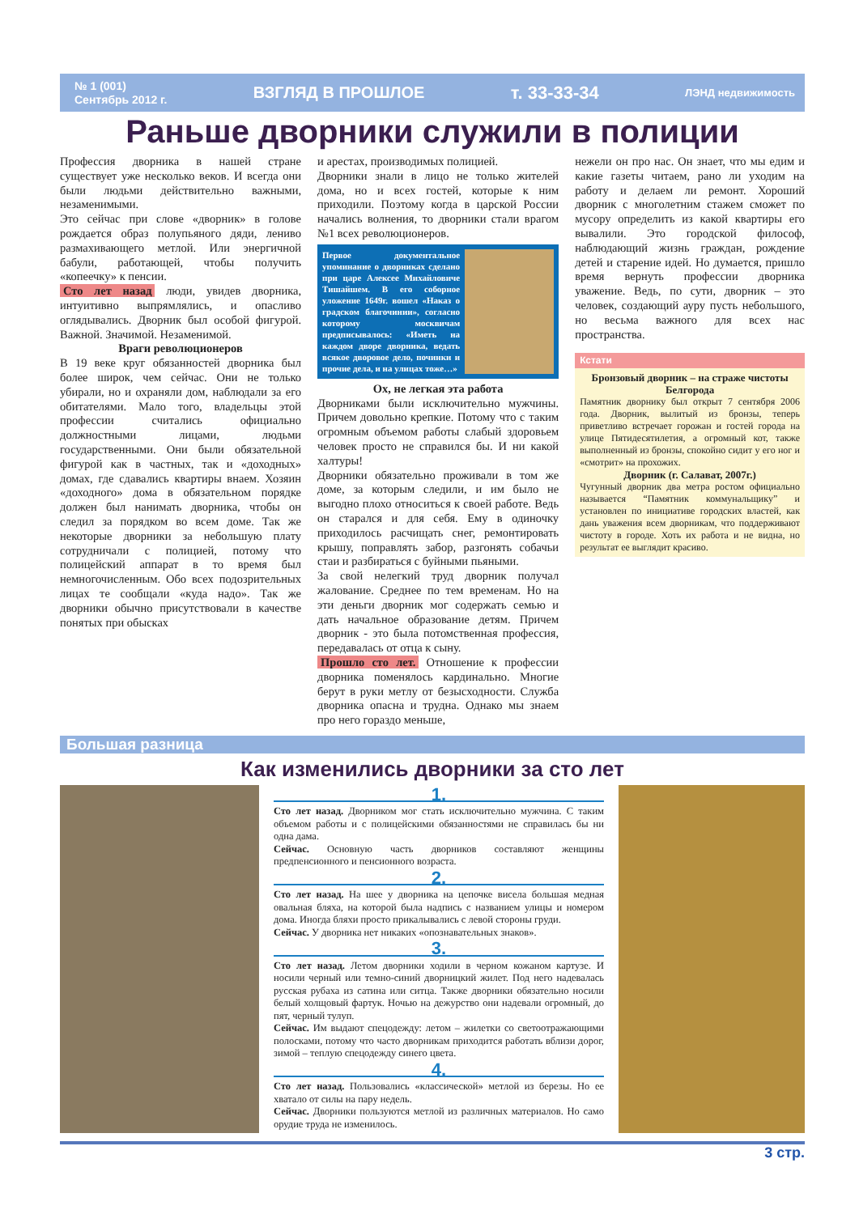№ 1 (001)
Сентябрь 2012 г. ВЗГЛЯД В ПРОШЛОЕ т. 33-33-34 ЛЭНД недвижимость
Раньше дворники служили в полиции
Профессия дворника в нашей стране существует уже несколько веков. И всегда они были людьми действительно важными, незаменимыми.
Это сейчас при слове «дворник» в голове рождается образ полупьяного дяди, лениво размахивающего метлой. Или энергичной бабули, работающей, чтобы получить «копеечку» к пенсии.
Сто лет назад люди, увидев дворника, интуитивно выпрямлялись, и опасливо оглядывались. Дворник был особой фигурой. Важной. Значимой. Незаменимой.
Враги революционеров
В 19 веке круг обязанностей дворника был более широк, чем сейчас. Они не только убирали, но и охраняли дом, наблюдали за его обитателями. Мало того, владельцы этой профессии считались официально должностными лицами, людьми государственными. Они были обязательной фигурой как в частных, так и «доходных» домах, где сдавались квартиры внаем. Хозяин «доходного» дома в обязательном порядке должен был нанимать дворника, чтобы он следил за порядком во всем доме. Так же некоторые дворники за небольшую плату сотрудничали с полицией, потому что полицейский аппарат в то время был немногочисленным. Обо всех подозрительных лицах те сообщали «куда надо». Так же дворники обычно присутствовали в качестве понятых при обысках
и арестах, производимых полицией.
Дворники знали в лицо не только жителей дома, но и всех гостей, которые к ним приходили. Поэтому когда в царской России начались волнения, то дворники стали врагом №1 всех революционеров.
Первое документальное упоминание о дворниках сделано при царе Алексее Михайловиче Тишайшем. В его соборное уложение 1649г. вошел «Наказ о градском благочинии», согласно которому москвичам предписывалось: «Иметь на каждом дворе дворника, ведать всякое дворовое дело, починки и прочие дела, и на улицах тоже…»
Ох, не легкая эта работа
Дворниками были исключительно мужчины. Причем довольно крепкие. Потому что с таким огромным объемом работы слабый здоровьем человек просто не справился бы. И ни какой халтуры!
Дворники обязательно проживали в том же доме, за которым следили, и им было не выгодно плохо относиться к своей работе. Ведь он старался и для себя. Ему в одиночку приходилось расчищать снег, ремонтировать крышу, поправлять забор, разгонять собачьи стаи и разбираться с буйными пьяными.
За свой нелегкий труд дворник получал жалование. Среднее по тем временам. Но на эти деньги дворник мог содержать семью и дать начальное образование детям. Причем дворник - это была потомственная профессия, передавалась от отца к сыну.
Прошло сто лет. Отношение к профессии дворника поменялось кардинально. Многие берут в руки метлу от безысходности. Служба дворника опасна и трудна. Однако мы знаем про него гораздо меньше,
нежели он про нас. Он знает, что мы едим и какие газеты читаем, рано ли уходим на работу и делаем ли ремонт. Хороший дворник с многолетним стажем сможет по мусору определить из какой квартиры его вывалили. Это городской философ, наблюдающий жизнь граждан, рождение детей и старение идей. Но думается, пришло время вернуть профессии дворника уважение. Ведь, по сути, дворник – это человек, создающий ауру пусть небольшого, но весьма важного для всех нас пространства.
Кстати
Бронзовый дворник – на страже чистоты Белгорода
Памятник дворнику был открыт 7 сентября 2006 года. Дворник, вылитый из бронзы, теперь приветливо встречает горожан и гостей города на улице Пятидесятилетия, а огромный кот, также выполненный из бронзы, спокойно сидит у его ног и «смотрит» на прохожих.
Дворник (г. Салават, 2007г.)
Чугунный дворник два метра ростом официально называется “Памятник коммунальщику” и установлен по инициативе городских властей, как дань уважения всем дворникам, что поддерживают чистоту в городе. Хоть их работа и не видна, но результат ее выглядит красиво.
Большая разница
Как изменились дворники за сто лет
1.
Сто лет назад. Дворником мог стать исключительно мужчина. С таким объемом работы и с полицейскими обязанностями не справилась бы ни одна дама.
Сейчас. Основную часть дворников составляют женщины предпенсионного и пенсионного возраста.
2.
Сто лет назад. На шее у дворника на цепочке висела большая медная овальная бляха, на которой была надпись с названием улицы и номером дома. Иногда бляхи просто прикалывались с левой стороны груди.
Сейчас. У дворника нет никаких «опознавательных знаков».
3.
Сто лет назад. Летом дворники ходили в черном кожаном картузе. И носили черный или темно-синий дворницкий жилет. Под него надевалась русская рубаха из сатина или ситца. Также дворники обязательно носили белый холщовый фартук. Ночью на дежурство они надевали огромный, до пят, черный тулуп.
Сейчас. Им выдают спецодежду: летом – жилетки со светоотражающими полосками, потому что часто дворникам приходится работать вблизи дорог, зимой – теплую спецодежду синего цвета.
4.
Сто лет назад. Пользовались «классической» метлой из березы. Но ее хватало от силы на пару недель.
Сейчас. Дворники пользуются метлой из различных материалов. Но само орудие труда не изменилось.
3 стр.